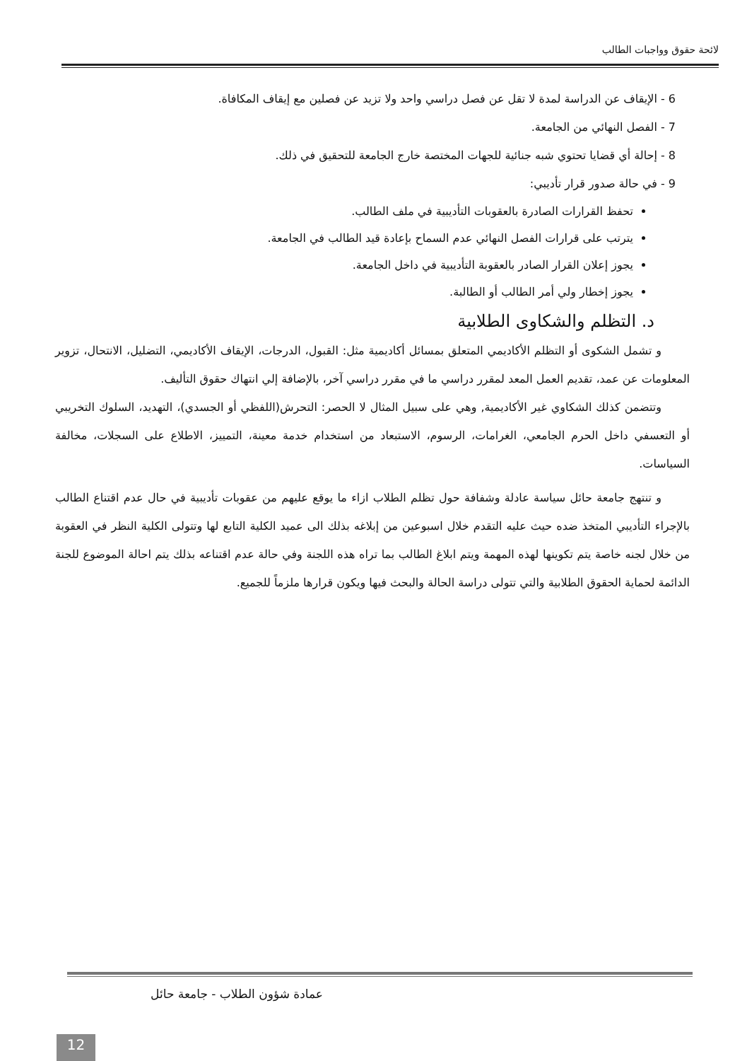لائحة حقوق وواجبات الطالب
6 - الإيقاف عن الدراسة لمدة لا تقل عن فصل دراسي واحد ولا تزيد عن فصلين مع إيقاف المكافاة.
7 - الفصل النهائي من الجامعة.
8 - إحالة أي قضايا تحتوي شبه جنائية للجهات المختصة خارج الجامعة للتحقيق في ذلك.
9 - في حالة صدور قرار تأديبي:
تحفظ القرارات الصادرة بالعقوبات التأديبية في ملف الطالب.
يترتب على قرارات الفصل النهائي عدم السماح بإعادة قيد الطالب في الجامعة.
يجوز إعلان القرار الصادر بالعقوبة التأديبية في داخل الجامعة.
يجوز إخطار ولي أمر الطالب أو الطالبة.
د. التظلم والشكاوى الطلابية
و تشمل الشكوى أو التظلم الأكاديمي المتعلق بمسائل أكاديمية مثل: القبول، الدرجات، الإيقاف الأكاديمي، التضليل، الانتحال، تزوير المعلومات عن عمد، تقديم العمل المعد لمقرر دراسي ما في مقرر دراسي آخر، بالإضافة إلي انتهاك حقوق التأليف.
وتتضمن كذلك الشكاوي غير الأكاديمية, وهي على سبيل المثال لا الحصر: التحرش(اللفظي أو الجسدي)، التهديد، السلوك التخريبي أو التعسفي داخل الحرم الجامعي، الغرامات، الرسوم، الاستبعاد من استخدام خدمة معينة، التمييز، الاطلاع على السجلات، مخالفة السياسات.
و تنتهج جامعة حائل سياسة عادلة وشفافة حول تظلم الطلاب ازاء ما يوقع عليهم من عقوبات تأديبية في حال عدم اقتناع الطالب بالإجراء التأديبي المتخذ ضده حيث عليه التقدم خلال اسبوعين من إبلاغه بذلك الى عميد الكلية التابع لها وتتولى الكلية النظر في العقوبة من خلال لجنه خاصة يتم تكوينها لهذه المهمة ويتم ابلاغ الطالب بما تراه هذه اللجنة وفي حالة عدم اقتناعه بذلك يتم احالة الموضوع للجنة الدائمة لحماية الحقوق الطلابية والتي تتولى دراسة الحالة والبحث فيها ويكون قرارها ملزماً للجميع.
عمادة شؤون الطلاب - جامعة حائل
12